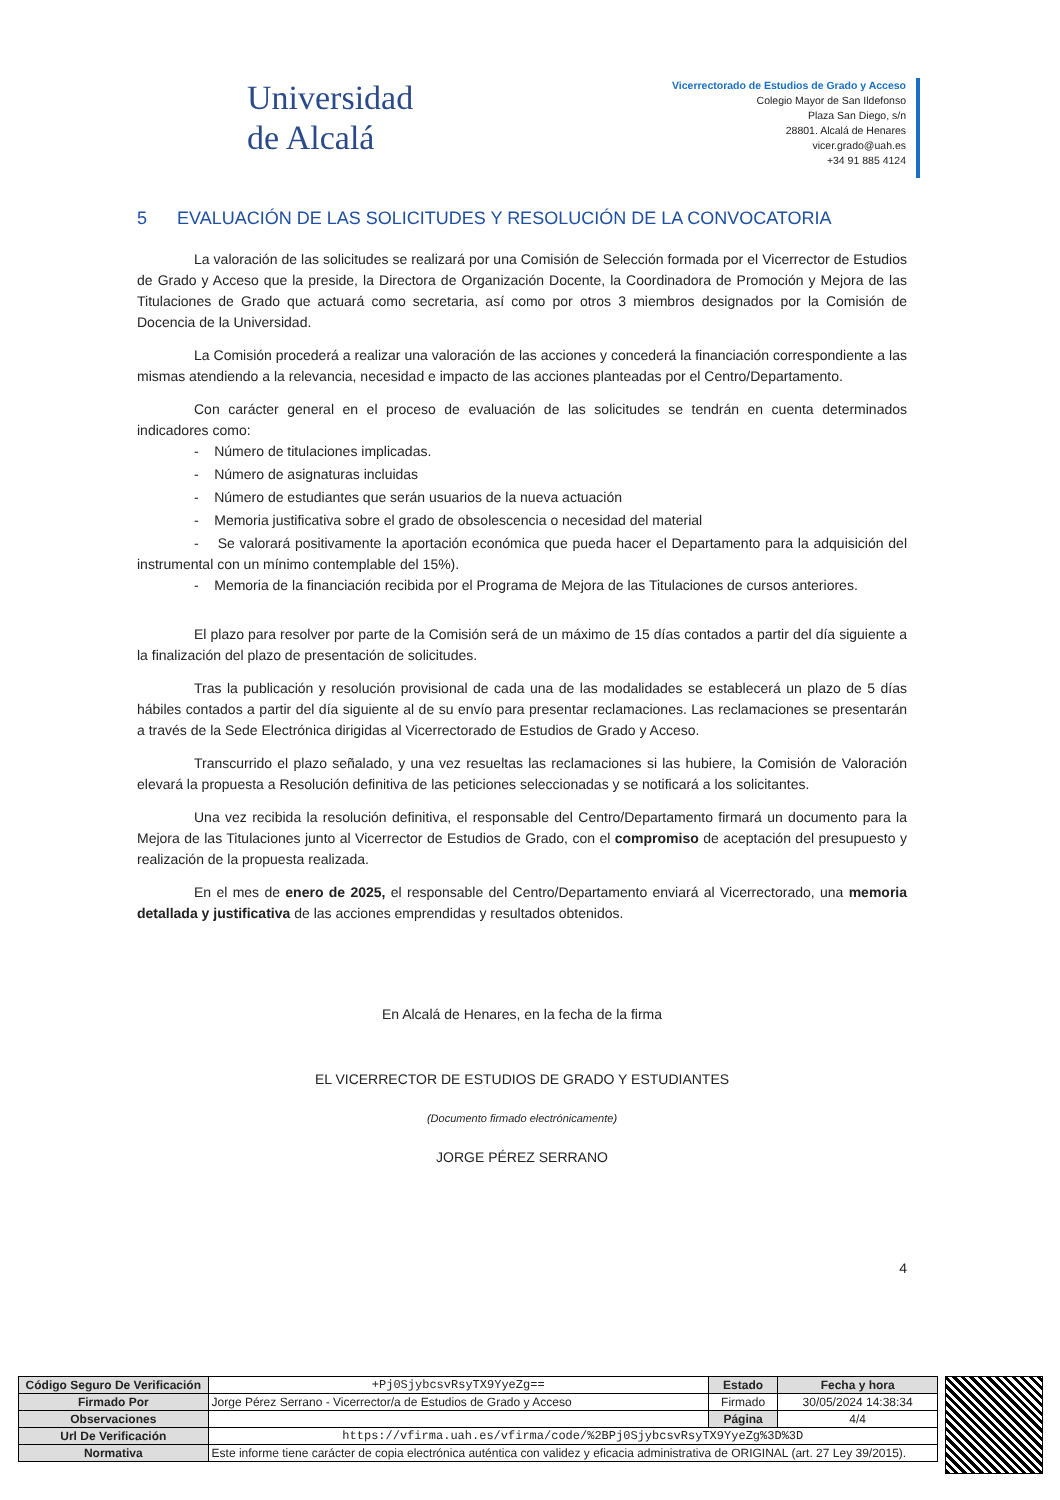Universidad
de Alcalá
Vicerrectorado de Estudios de Grado y Acceso
Colegio Mayor de San Ildefonso
Plaza San Diego, s/n
28801. Alcalá de Henares
vicer.grado@uah.es
+34 91 885 4124
5 EVALUACIÓN DE LAS SOLICITUDES Y RESOLUCIÓN DE LA CONVOCATORIA
La valoración de las solicitudes se realizará por una Comisión de Selección formada por el Vicerrector de Estudios de Grado y Acceso que la preside, la Directora de Organización Docente, la Coordinadora de Promoción y Mejora de las Titulaciones de Grado que actuará como secretaria, así como por otros 3 miembros designados por la Comisión de Docencia de la Universidad.
La Comisión procederá a realizar una valoración de las acciones y concederá la financiación correspondiente a las mismas atendiendo a la relevancia, necesidad e impacto de las acciones planteadas por el Centro/Departamento.
Con carácter general en el proceso de evaluación de las solicitudes se tendrán en cuenta determinados indicadores como:
- Número de titulaciones implicadas.
- Número de asignaturas incluidas
- Número de estudiantes que serán usuarios de la nueva actuación
- Memoria justificativa sobre el grado de obsolescencia o necesidad del material
- Se valorará positivamente la aportación económica que pueda hacer el Departamento para la adquisición del instrumental con un mínimo contemplable del 15%).
- Memoria de la financiación recibida por el Programa de Mejora de las Titulaciones de cursos anteriores.
El plazo para resolver por parte de la Comisión será de un máximo de 15 días contados a partir del día siguiente a la finalización del plazo de presentación de solicitudes.
Tras la publicación y resolución provisional de cada una de las modalidades se establecerá un plazo de 5 días hábiles contados a partir del día siguiente al de su envío para presentar reclamaciones. Las reclamaciones se presentarán a través de la Sede Electrónica dirigidas al Vicerrectorado de Estudios de Grado y Acceso.
Transcurrido el plazo señalado, y una vez resueltas las reclamaciones si las hubiere, la Comisión de Valoración elevará la propuesta a Resolución definitiva de las peticiones seleccionadas y se notificará a los solicitantes.
Una vez recibida la resolución definitiva, el responsable del Centro/Departamento firmará un documento para la Mejora de las Titulaciones junto al Vicerrector de Estudios de Grado, con el compromiso de aceptación del presupuesto y realización de la propuesta realizada.
En el mes de enero de 2025, el responsable del Centro/Departamento enviará al Vicerrectorado, una memoria detallada y justificativa de las acciones emprendidas y resultados obtenidos.
En Alcalá de Henares, en la fecha de la firma
EL VICERRECTOR DE ESTUDIOS DE GRADO Y ESTUDIANTES
(Documento firmado electrónicamente)
JORGE PÉREZ SERRANO
4
| Código Seguro De Verificación | +Pj0SjybcsvRsyTX9YyeZg== | Estado | Fecha y hora |
| Firmado Por | Jorge Pérez Serrano - Vicerrector/a de Estudios de Grado y Acceso | Firmado | 30/05/2024 14:38:34 |
| Observaciones | | Página | 4/4 |
| Url De Verificación | https://vfirma.uah.es/vfirma/code/%2BPj0SjybcsvRsyTX9YyeZg%3D%3D | | |
| Normativa | Este informe tiene carácter de copia electrónica auténtica con validez y eficacia administrativa de ORIGINAL (art. 27 Ley 39/2015). | | |